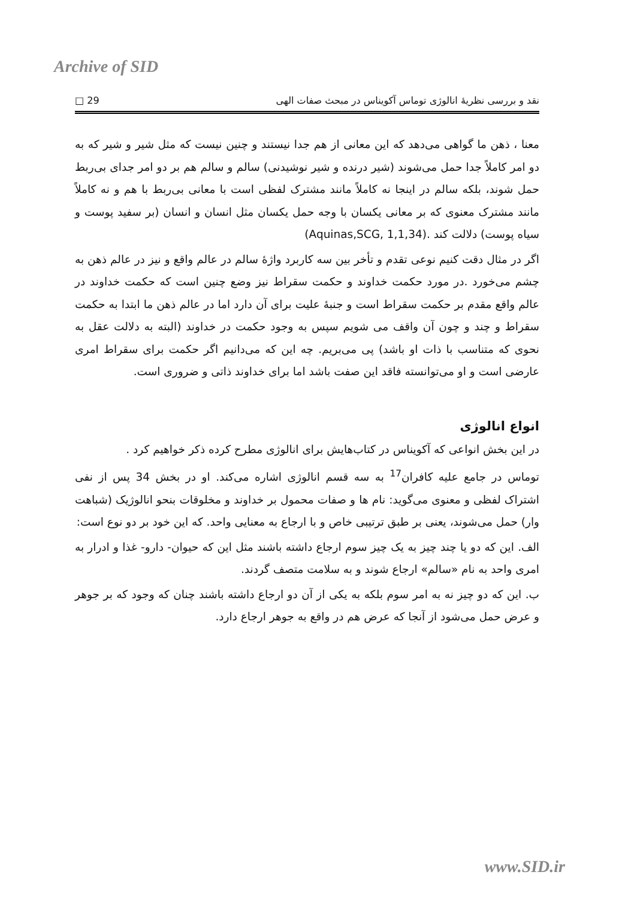Archive of SID
نقد و بررسی نظریۀ انالوژی توماس آکویناس در مبحث صفات الهی 29 □
معنا ، ذهن ما گواهی می‌دهد که این معانی از هم جدا نیستند و چنین نیست که مثل شیر و شیر که به دو امر کاملاً جدا حمل می‌شوند (شیر درنده و شیر نوشیدنی) سالم و سالم هم بر دو امر جدای بی‌ربط حمل شوند، بلکه سالم در اینجا نه کاملاً مانند مشترک لفظی است با معانی بی‌ربط با هم و نه کاملاً مانند مشترک معنوی که بر معانی یکسان با وجه حمل یکسان مثل انسان و انسان (بر سفید پوست و سیاه پوست) دلالت کند (Aquinas,SCG, 1,1,34).
اگر در مثال دقت کنیم نوعی تقدم و تأخر بین سه کاربرد واژۀ سالم در عالم واقع و نیز در عالم ذهن به چشم می‌خورد .در مورد حکمت خداوند و حکمت سقراط نیز وضع چنین است که حکمت خداوند در عالم واقع مقدم بر حکمت سقراط است و جنبۀ علیت برای آن دارد اما در عالم ذهن ما ابتدا به حکمت سقراط و چند و چون آن واقف می شویم سپس به وجود حکمت در خداوند (البته به دلالت عقل به نحوی که متناسب با ذات او باشد) پی می‌بریم. چه این که می‌دانیم اگر حکمت برای سقراط امری عارضی است و او می‌توانسته فاقد این صفت باشد اما برای خداوند ذاتی و ضروری است.
انواع انالوژی
در این بخش انواعی که آکویناس در کتاب‌هایش برای انالوژی مطرح کرده ذکر خواهیم کرد .
توماس در جامع علیه کافران<sup>17</sup> به سه قسم انالوژی اشاره می‌کند. او در بخش 34 پس از نفی اشتراک لفظی و معنوی می‌گوید: نام ها و صفات محمول بر خداوند و مخلوقات بنحو انالوژیک (شباهت وار) حمل می‌شوند، یعنی بر طبق ترتیبی خاص و با ارجاع به معنایی واحد. که این خود بر دو نوع است:
الف. این که دو یا چند چیز به یک چیز سوم ارجاع داشته باشند مثل این که حیوان- دارو- غذا و ادرار به امری واحد به نام «سالم» ارجاع شوند و به سلامت متصف گردند.
ب. این که دو چیز نه به امر سوم بلکه به یکی از آن دو ارجاع داشته باشند چنان که وجود که بر جوهر و عرض حمل می‌شود از آنجا که عرض هم در واقع به جوهر ارجاع دارد.
www.SID.ir